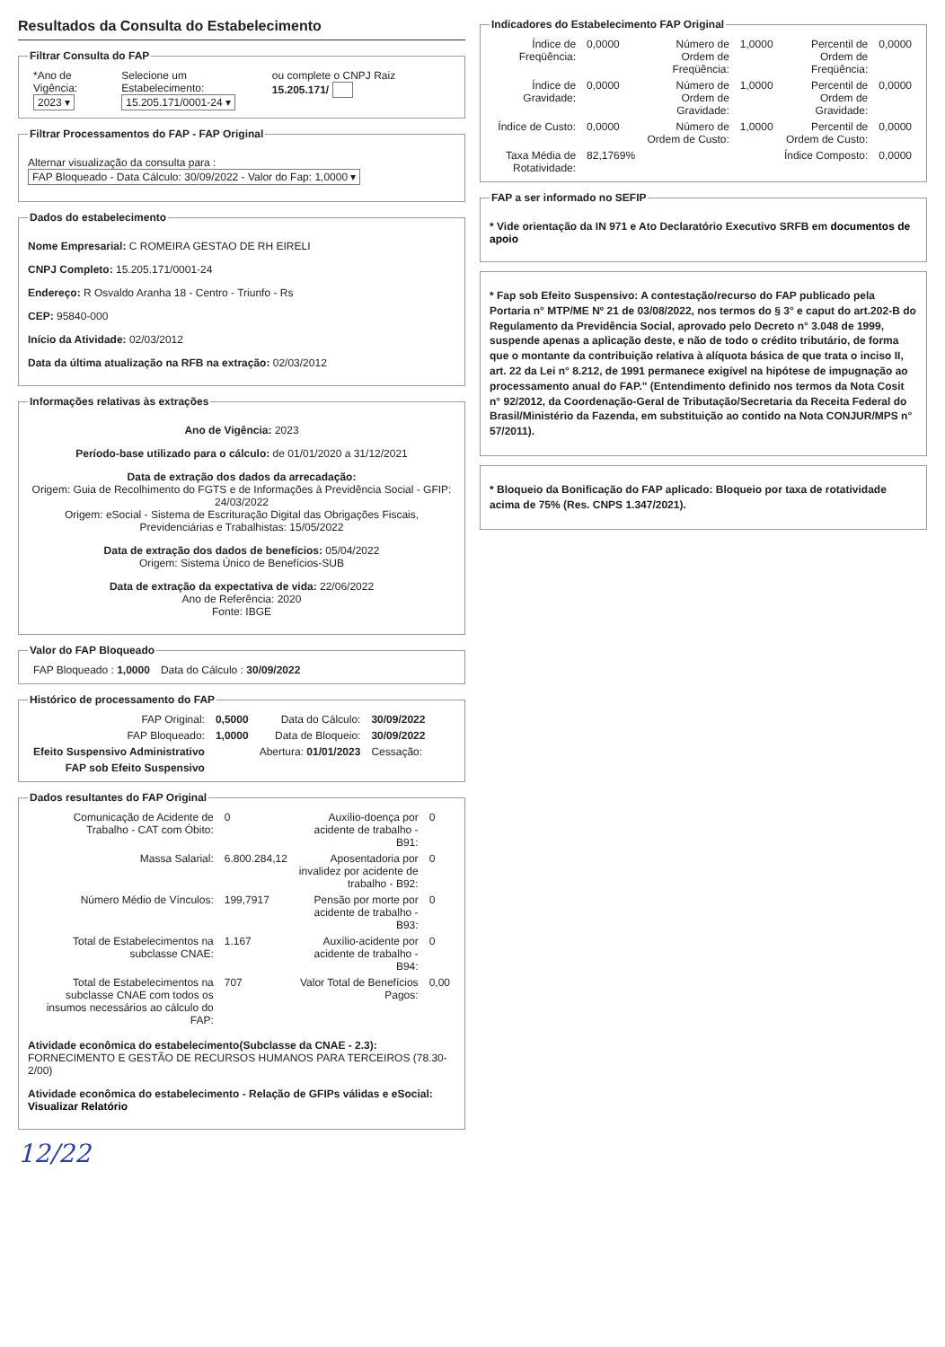Resultados da Consulta do Estabelecimento
Filtrar Consulta do FAP
| *Ano de Vigência: 2023 ▾ | Selecione um Estabelecimento: 15.205.171/0001-24 ▾ | ou complete o CNPJ Raiz 15.205.171/ |
Filtrar Processamentos do FAP - FAP Original
Alternar visualização da consulta para : FAP Bloqueado - Data Cálculo: 30/09/2022 - Valor do Fap: 1,0000 ▾
Dados do estabelecimento
Nome Empresarial: C ROMEIRA GESTAO DE RH EIRELI
CNPJ Completo: 15.205.171/0001-24
Endereço: R Osvaldo Aranha 18 - Centro - Triunfo - Rs
CEP: 95840-000
Início da Atividade: 02/03/2012
Data da última atualização na RFB na extração: 02/03/2012
Informações relativas às extrações
Ano de Vigência: 2023
Período-base utilizado para o cálculo: de 01/01/2020 a 31/12/2021
Data de extração dos dados da arrecadação:
Origem: Guia de Recolhimento do FGTS e de Informações à Previdência Social - GFIP: 24/03/2022
Origem: eSocial - Sistema de Escrituração Digital das Obrigações Fiscais, Previdenciárias e Trabalhistas: 15/05/2022
Data de extração dos dados de benefícios: 05/04/2022
Origem: Sistema Único de Benefícios-SUB
Data de extração da expectativa de vida: 22/06/2022
Ano de Referência: 2020
Fonte: IBGE
Valor do FAP Bloqueado
| FAP Bloqueado : 1,0000 | Data do Cálculo : 30/09/2022 |
Histórico de processamento do FAP
| FAP Original: | 0,5000 | Data do Cálculo: | 30/09/2022 |
| FAP Bloqueado: | 1,0000 | Data de Bloqueio: | 30/09/2022 |
| Efeito Suspensivo Administrativo | | Abertura: 01/01/2023 | Cessação: |
| FAP sob Efeito Suspensivo | | | |
Dados resultantes do FAP Original
| Comunicação de Acidente de Trabalho - CAT com Óbito: | 0 | Auxílio-doença por acidente de trabalho - B91: | 0 |
| Massa Salarial: | 6.800.284,12 | Aposentadoria por invalidez por acidente de trabalho - B92: | 0 |
| Número Médio de Vínculos: | 199,7917 | Pensão por morte por acidente de trabalho - B93: | 0 |
| Total de Estabelecimentos na subclasse CNAE: | 1.167 | Auxílio-acidente por acidente de trabalho - B94: | 0 |
| Total de Estabelecimentos na subclasse CNAE com todos os insumos necessários ao cálculo do FAP: | 707 | Valor Total de Benefícios Pagos: | 0,00 |
Atividade econômica do estabelecimento(Subclasse da CNAE - 2.3):
FORNECIMENTO E GESTÃO DE RECURSOS HUMANOS PARA TERCEIROS (78.30-2/00)
Atividade econômica do estabelecimento - Relação de GFIPs válidas e eSocial: Visualizar Relatório
12/22
Indicadores do Estabelecimento FAP Original
| Índice de Freqüência: | 0,0000 | Número de Ordem de Freqüência: | 1,0000 | Percentil de Ordem de Freqüência: | 0,0000 |
| Índice de Gravidade: | 0,0000 | Número de Ordem de Gravidade: | 1,0000 | Percentil de Ordem de Gravidade: | 0,0000 |
| Índice de Custo: | 0,0000 | Número de Ordem de Custo: | 1,0000 | Percentil de Ordem de Custo: | 0,0000 |
| Taxa Média de Rotatividade: | 82,1769% | | | Índice Composto: | 0,0000 |
FAP a ser informado no SEFIP
* Vide orientação da IN 971 e Ato Declaratório Executivo SRFB em documentos de apoio
* Fap sob Efeito Suspensivo: A contestação/recurso do FAP publicado pela Portaria n° MTP/ME Nº 21 de 03/08/2022, nos termos do § 3° e caput do art.202-B do Regulamento da Previdência Social, aprovado pelo Decreto n° 3.048 de 1999, suspende apenas a aplicação deste, e não de todo o crédito tributário, de forma que o montante da contribuição relativa à alíquota básica de que trata o inciso II, art. 22 da Lei n° 8.212, de 1991 permanece exigível na hipótese de impugnação ao processamento anual do FAP." (Entendimento definido nos termos da Nota Cosit n° 92/2012, da Coordenação-Geral de Tributação/Secretaria da Receita Federal do Brasil/Ministério da Fazenda, em substituição ao contido na Nota CONJUR/MPS n° 57/2011).
* Bloqueio da Bonificação do FAP aplicado: Bloqueio por taxa de rotatividade acima de 75% (Res. CNPS 1.347/2021).